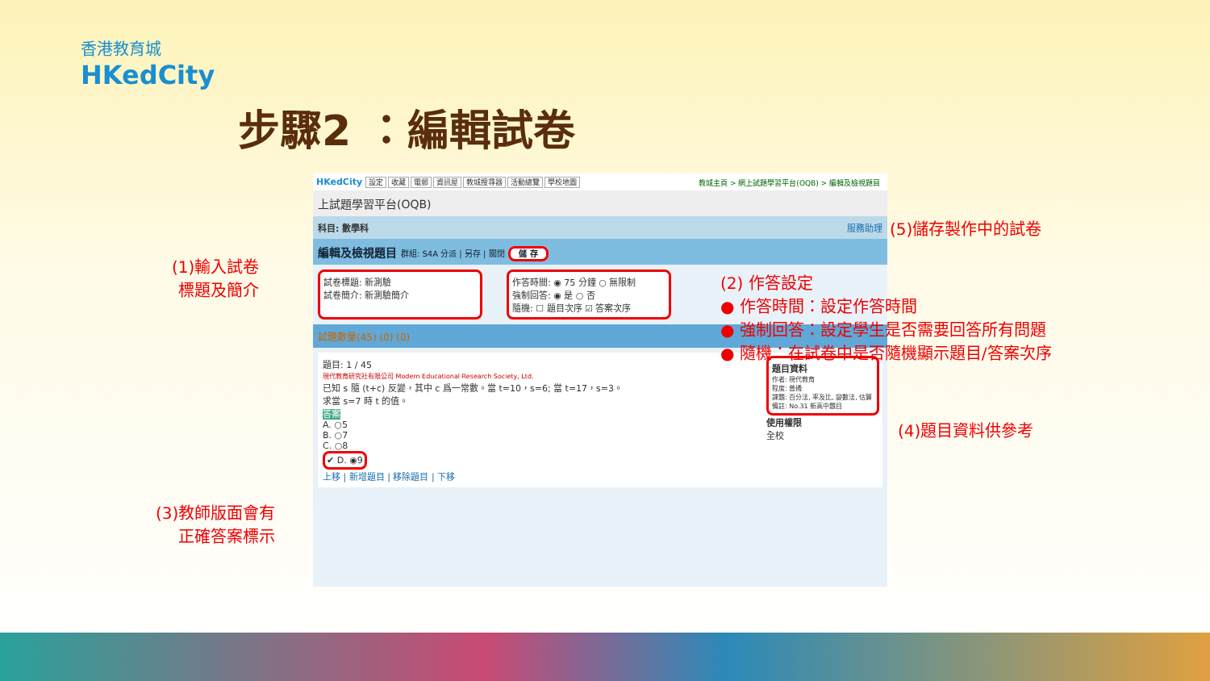香港教育城
HKedCity
步驟2 ：編輯試卷
HKedCity 設定 收藏 電郵 資訊屋 教城搜尋器 活動總覽 學校地圖 教城主頁 > 網上試題學習平台(OQB) > 編輯及檢視題目
上試題學習平台(OQB)
科目: 數學科 服務助理
編輯及檢視題目 群組: S4A 分派 | 另存 | 關閉 儲 存
試卷標題: 新測驗
試卷簡介: 新測驗簡介
作答時間: ◉ 75 分鐘 ○ 無限制
強制回答: ◉ 是 ○ 否
隨機: ☐ 題目次序 ☑ 答案次序
試題數量(45) (0) (0)
題目: 1 / 45
現代教育研究社有限公司 Modern Educational Research Society, Ltd.
已知 s 隨 (t+c) 反變，其中 c 爲一常數。當 t=10，s=6; 當 t=17，s=3。
求當 s=7 時 t 的值。
答案
A. ○5
B. ○7
C. ○8
✔ D. ◉9
上移 | 新增題目 | 移除題目 | 下移
題目資料
作者: 現代教育
程度: 普通
課題: 百分法, 率及比, 變數法, 估算
備註: No.31 新高中題目
使用權限
全校
(1)輸入試卷
標題及簡介
(2) 作答設定
● 作答時間：設定作答時間
● 強制回答：設定學生是否需要回答所有問題
● 隨機：在試卷中是否隨機顯示題目/答案次序
(3)教師版面會有
正確答案標示
(4)題目資料供參考
(5)儲存製作中的試卷